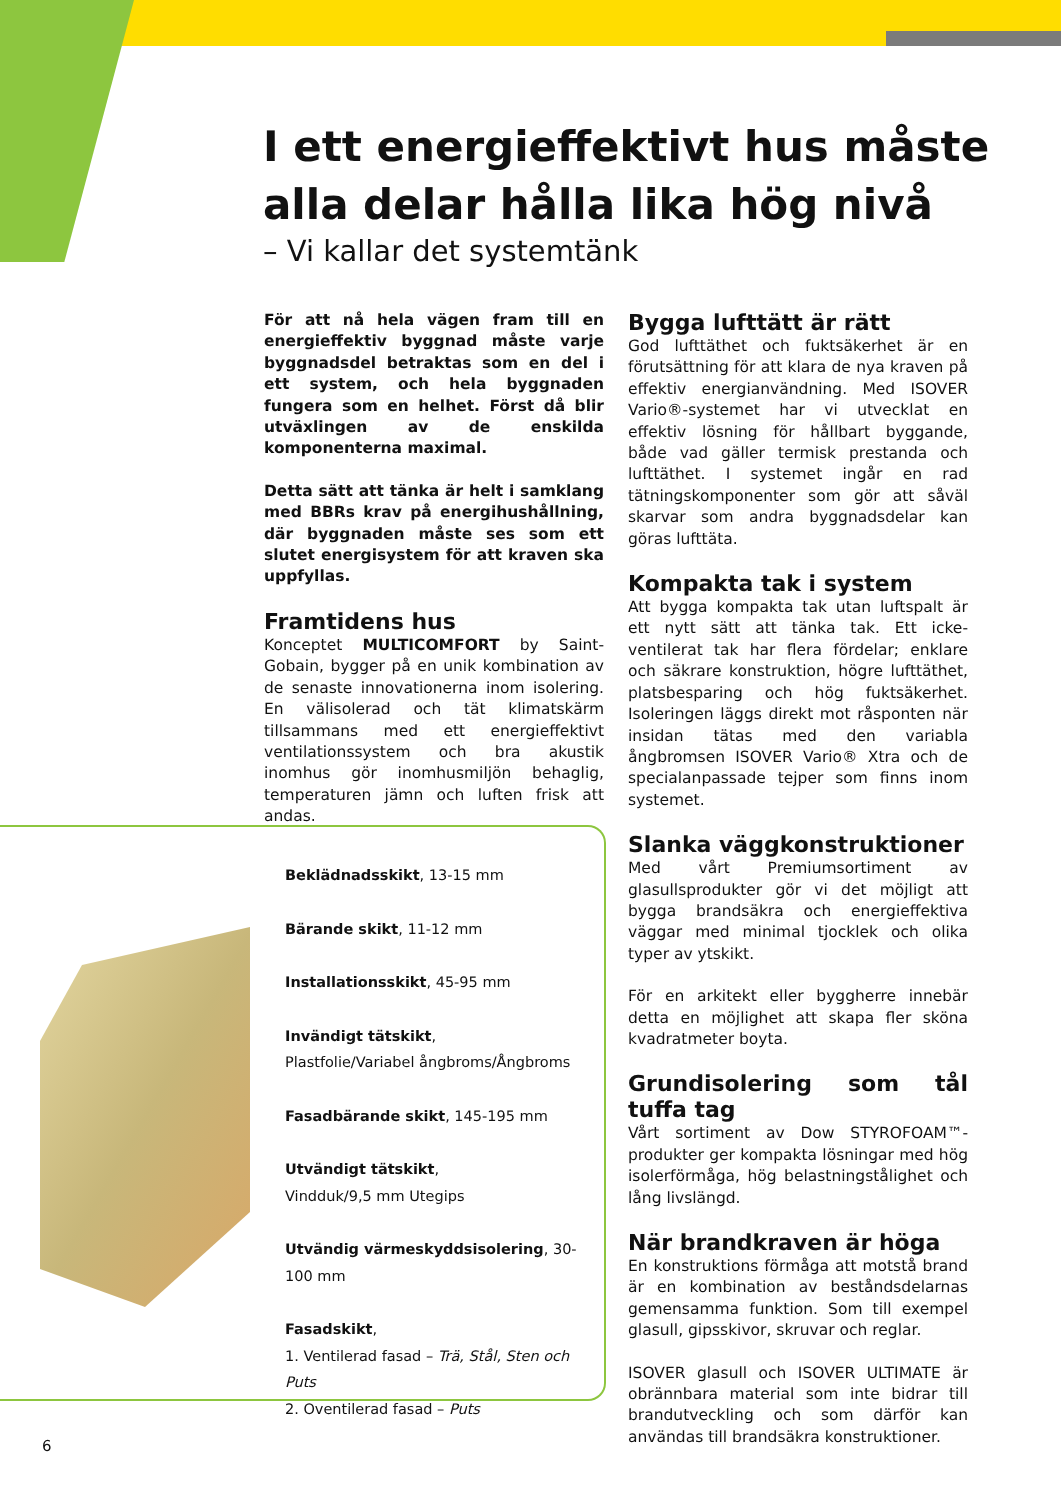I ett energieffektivt hus måste alla delar hålla lika hög nivå
– Vi kallar det systemtänk
För att nå hela vägen fram till en energieffektiv byggnad måste varje byggnadsdel betraktas som en del i ett system, och hela byggnaden fungera som en helhet. Först då blir utväxlingen av de enskilda komponenterna maximal.
Detta sätt att tänka är helt i samklang med BBRs krav på energihushållning, där byggnaden måste ses som ett slutet energisystem för att kraven ska uppfyllas.
Framtidens hus
Konceptet MULTICOMFORT by Saint-Gobain, bygger på en unik kombination av de senaste innovationerna inom isolering. En välisolerad och tät klimatskärm tillsammans med ett energieffektivt ventilationssystem och bra akustik inomhus gör inomhusmiljön behaglig, temperaturen jämn och luften frisk att andas.
Bygga lufttätt är rätt
God lufttäthet och fuktsäkerhet är en förutsättning för att klara de nya kraven på effektiv energianvändning. Med ISOVER Vario®-systemet har vi utvecklat en effektiv lösning för hållbart byggande, både vad gäller termisk prestanda och lufttäthet. I systemet ingår en rad tätningskomponenter som gör att såväl skarvar som andra byggnadsdelar kan göras lufttäta.
Kompakta tak i system
Att bygga kompakta tak utan luftspalt är ett nytt sätt att tänka tak. Ett icke-ventilerat tak har flera fördelar; enklare och säkrare konstruktion, högre lufttäthet, platsbesparing och hög fuktsäkerhet. Isoleringen läggs direkt mot råsponten när insidan tätas med den variabla ångbromsen ISOVER Vario® Xtra och de specialanpassade tejper som finns inom systemet.
Slanka väggkonstruktioner
Med vårt Premiumsortiment av glasullsprodukter gör vi det möjligt att bygga brandsäkra och energieffektiva väggar med minimal tjocklek och olika typer av ytskikt.
För en arkitekt eller byggherre innebär detta en möjlighet att skapa fler sköna kvadratmeter boyta.
Grundisolering som tål tuffa tag
Vårt sortiment av Dow STYROFOAM™-produkter ger kompakta lösningar med hög isolerförmåga, hög belastningstålighet och lång livslängd.
När brandkraven är höga
En konstruktions förmåga att motstå brand är en kombination av beståndsdelarnas gemensamma funktion. Som till exempel glasull, gipsskivor, skruvar och reglar.
ISOVER glasull och ISOVER ULTIMATE är obrännbara material som inte bidrar till brandutveckling och som därför kan användas till brandsäkra konstruktioner.
Beklädnadsskikt, 13-15 mm
Bärande skikt, 11-12 mm
Installationsskikt, 45-95 mm
Invändigt tätskikt,
Plastfolie/Variabel ångbroms/Ångbroms
Fasadbärande skikt, 145-195 mm
Utvändigt tätskikt,
Vindduk/9,5 mm Utegips
Utvändig värmeskyddsisolering, 30-100 mm
Fasadskikt,
1. Ventilerad fasad – Trä, Stål, Sten och Puts
2. Oventilerad fasad – Puts
6